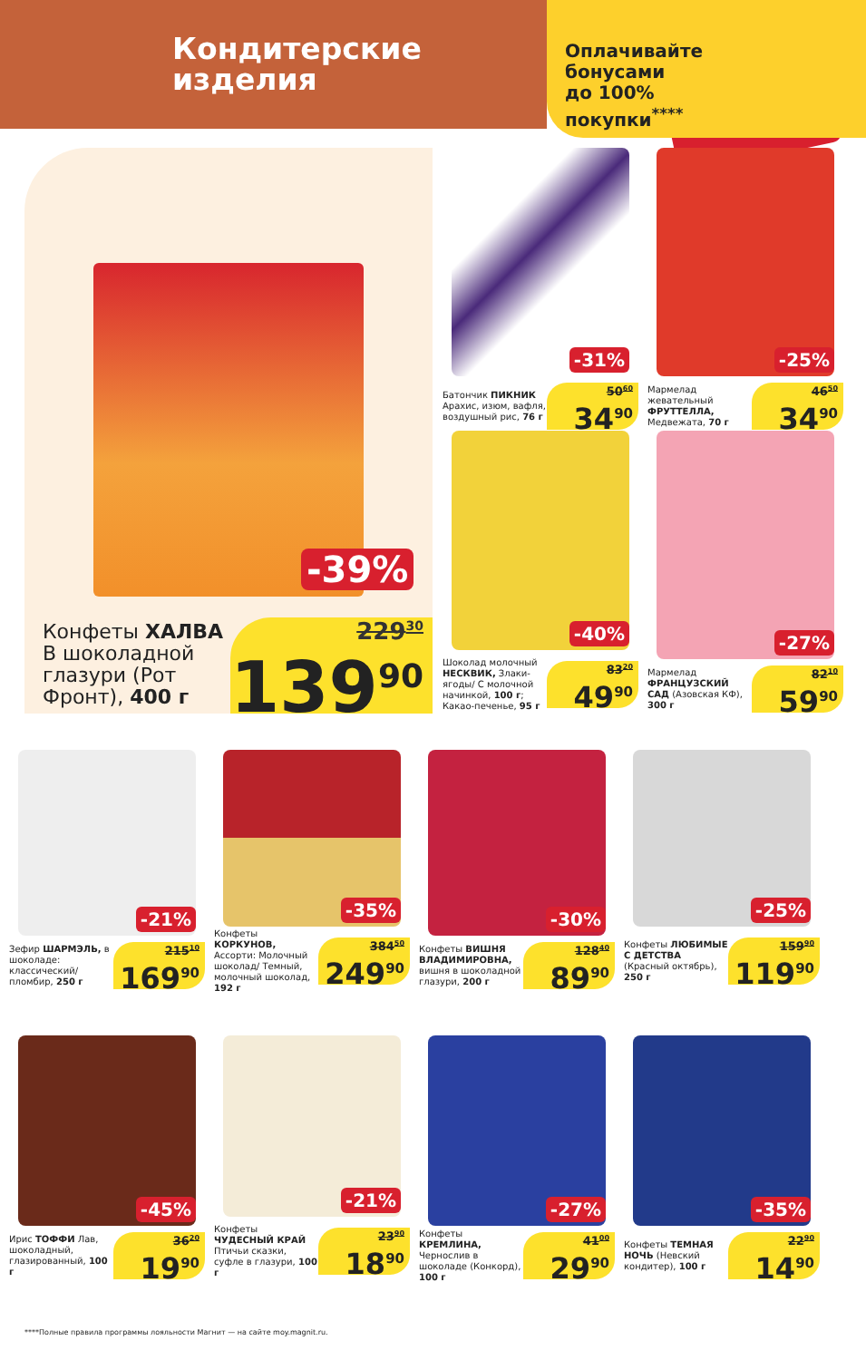Кондитерские
изделия
Оплачивайте
бонусами
до 100%
покупки<sup>****</sup>
-39%
Конфеты ХАЛВА В шоколадной глазури (Рот Фронт), 400 г
229<sup>30</sup>
139<sup>90</sup>
-31%
Батончик ПИКНИК Арахис, изюм, вафля, воздушный рис, 76 г
50<sup>60</sup>
34<sup>90</sup>
-25%
Мармелад жевательный ФРУТТЕЛЛА, Медвежата, 70 г
46<sup>50</sup>
34<sup>90</sup>
-40%
Шоколад молочный НЕСКВИК, Злаки-ягоды/ С молочной начинкой, 100 г; Какао-печенье, 95 г
83<sup>20</sup>
49<sup>90</sup>
-27%
Мармелад ФРАНЦУЗСКИЙ САД (Азовская КФ), 300 г
82<sup>10</sup>
59<sup>90</sup>
-21%
Зефир ШАРМЭЛЬ, в шоколаде: классический/ пломбир, 250 г
215<sup>10</sup>
169<sup>90</sup>
-35%
Конфеты КОРКУНОВ, Ассорти: Молочный шоколад/ Темный, молочный шоколад, 192 г
384<sup>50</sup>
249<sup>90</sup>
-30%
Конфеты ВИШНЯ ВЛАДИМИРОВНА, вишня в шоколадной глазури, 200 г
128<sup>40</sup>
89<sup>90</sup>
-25%
Конфеты ЛЮБИМЫЕ С ДЕТСТВА (Красный октябрь), 250 г
159<sup>90</sup>
119<sup>90</sup>
-45%
Ирис ТОФФИ Лав, шоколадный, глазированный, 100 г
36<sup>20</sup>
19<sup>90</sup>
-21%
Конфеты ЧУДЕСНЫЙ КРАЙ Птичьи сказки, суфле в глазури, 100 г
23<sup>90</sup>
18<sup>90</sup>
-27%
Конфеты КРЕМЛИНА, Чернослив в шоколаде (Конкорд), 100 г
41<sup>00</sup>
29<sup>90</sup>
-35%
Конфеты ТЕМНАЯ НОЧЬ (Невский кондитер), 100 г
22<sup>90</sup>
14<sup>90</sup>
****Полные правила программы лояльности Магнит — на сайте moy.magnit.ru.